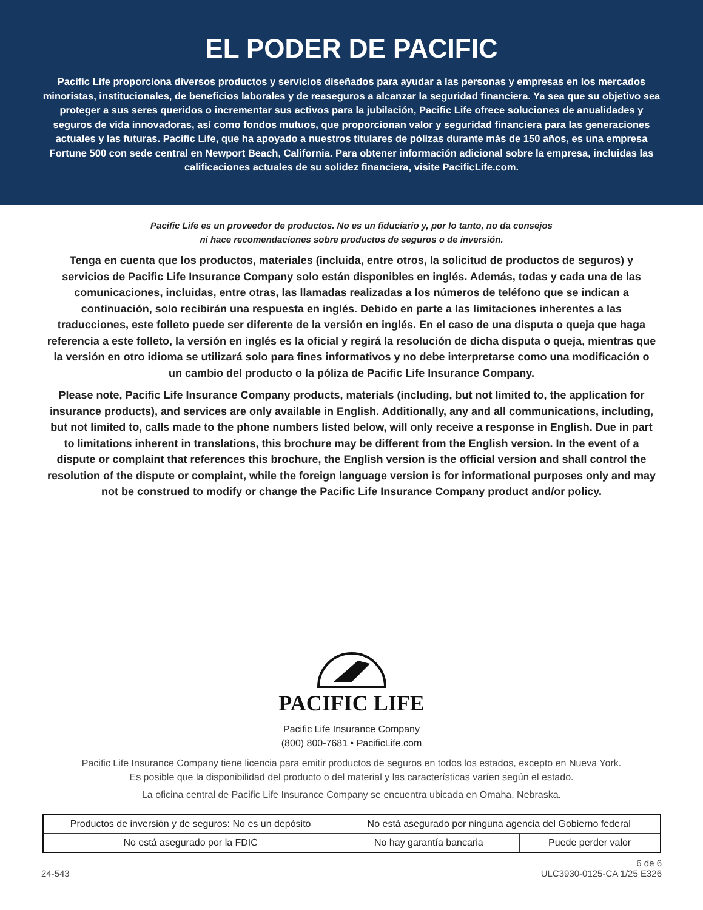EL PODER DE PACIFIC
Pacific Life proporciona diversos productos y servicios diseñados para ayudar a las personas y empresas en los mercados minoristas, institucionales, de beneficios laborales y de reaseguros a alcanzar la seguridad financiera. Ya sea que su objetivo sea proteger a sus seres queridos o incrementar sus activos para la jubilación, Pacific Life ofrece soluciones de anualidades y seguros de vida innovadoras, así como fondos mutuos, que proporcionan valor y seguridad financiera para las generaciones actuales y las futuras. Pacific Life, que ha apoyado a nuestros titulares de pólizas durante más de 150 años, es una empresa Fortune 500 con sede central en Newport Beach, California. Para obtener información adicional sobre la empresa, incluidas las calificaciones actuales de su solidez financiera, visite PacificLife.com.
Pacific Life es un proveedor de productos. No es un fiduciario y, por lo tanto, no da consejos
ni hace recomendaciones sobre productos de seguros o de inversión.
Tenga en cuenta que los productos, materiales (incluida, entre otros, la solicitud de productos de seguros) y servicios de Pacific Life Insurance Company solo están disponibles en inglés. Además, todas y cada una de las comunicaciones, incluidas, entre otras, las llamadas realizadas a los números de teléfono que se indican a continuación, solo recibirán una respuesta en inglés. Debido en parte a las limitaciones inherentes a las traducciones, este folleto puede ser diferente de la versión en inglés. En el caso de una disputa o queja que haga referencia a este folleto, la versión en inglés es la oficial y regirá la resolución de dicha disputa o queja, mientras que la versión en otro idioma se utilizará solo para fines informativos y no debe interpretarse como una modificación o un cambio del producto o la póliza de Pacific Life Insurance Company.
Please note, Pacific Life Insurance Company products, materials (including, but not limited to, the application for insurance products), and services are only available in English. Additionally, any and all communications, including, but not limited to, calls made to the phone numbers listed below, will only receive a response in English. Due in part to limitations inherent in translations, this brochure may be different from the English version. In the event of a dispute or complaint that references this brochure, the English version is the official version and shall control the resolution of the dispute or complaint, while the foreign language version is for informational purposes only and may not be construed to modify or change the Pacific Life Insurance Company product and/or policy.
PACIFIC LIFE
Pacific Life Insurance Company
(800) 800-7681 • PacificLife.com
Pacific Life Insurance Company tiene licencia para emitir productos de seguros en todos los estados, excepto en Nueva York.
Es posible que la disponibilidad del producto o del material y las características varíen según el estado.
La oficina central de Pacific Life Insurance Company se encuentra ubicada en Omaha, Nebraska.
| Productos de inversión y de seguros: No es un depósito | No está asegurado por ninguna agencia del Gobierno federal | |
| No está asegurado por la FDIC | No hay garantía bancaria | Puede perder valor |
24-543 6 de 6
ULC3930-0125-CA 1/25 E326